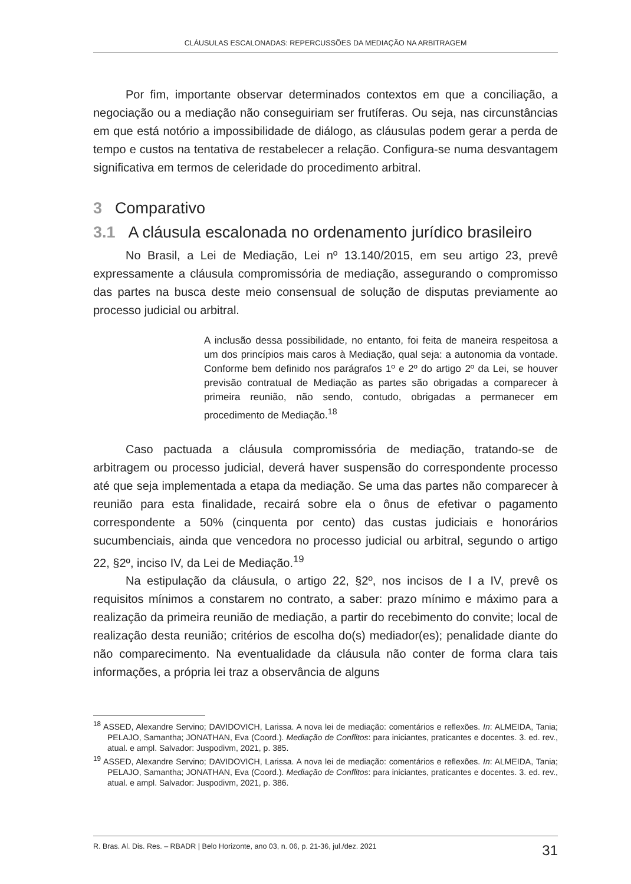CLÁUSULAS ESCALONADAS: REPERCUSSÕES DA MEDIAÇÃO NA ARBITRAGEM
Por fim, importante observar determinados contextos em que a conciliação, a negociação ou a mediação não conseguiriam ser frutíferas. Ou seja, nas circunstâncias em que está notório a impossibilidade de diálogo, as cláusulas podem gerar a perda de tempo e custos na tentativa de restabelecer a relação. Configura-se numa desvantagem significativa em termos de celeridade do procedimento arbitral.
3 Comparativo
3.1 A cláusula escalonada no ordenamento jurídico brasileiro
No Brasil, a Lei de Mediação, Lei nº 13.140/2015, em seu artigo 23, prevê expressamente a cláusula compromissória de mediação, assegurando o compromisso das partes na busca deste meio consensual de solução de disputas previamente ao processo judicial ou arbitral.
A inclusão dessa possibilidade, no entanto, foi feita de maneira respeitosa a um dos princípios mais caros à Mediação, qual seja: a autonomia da vontade. Conforme bem definido nos parágrafos 1º e 2º do artigo 2º da Lei, se houver previsão contratual de Mediação as partes são obrigadas a comparecer à primeira reunião, não sendo, contudo, obrigadas a permanecer em procedimento de Mediação.<sup>18</sup>
Caso pactuada a cláusula compromissória de mediação, tratando-se de arbitragem ou processo judicial, deverá haver suspensão do correspondente processo até que seja implementada a etapa da mediação. Se uma das partes não comparecer à reunião para esta finalidade, recairá sobre ela o ônus de efetivar o pagamento correspondente a 50% (cinquenta por cento) das custas judiciais e honorários sucumbenciais, ainda que vencedora no processo judicial ou arbitral, segundo o artigo 22, §2º, inciso IV, da Lei de Mediação.<sup>19</sup>
Na estipulação da cláusula, o artigo 22, §2º, nos incisos de I a IV, prevê os requisitos mínimos a constarem no contrato, a saber: prazo mínimo e máximo para a realização da primeira reunião de mediação, a partir do recebimento do convite; local de realização desta reunião; critérios de escolha do(s) mediador(es); penalidade diante do não comparecimento. Na eventualidade da cláusula não conter de forma clara tais informações, a própria lei traz a observância de alguns
<sup>18</sup> ASSED, Alexandre Servino; DAVIDOVICH, Larissa. A nova lei de mediação: comentários e reflexões. In: ALMEIDA, Tania; PELAJO, Samantha; JONATHAN, Eva (Coord.). Mediação de Conflitos: para iniciantes, praticantes e docentes. 3. ed. rev., atual. e ampl. Salvador: Juspodivm, 2021, p. 385.
<sup>19</sup> ASSED, Alexandre Servino; DAVIDOVICH, Larissa. A nova lei de mediação: comentários e reflexões. In: ALMEIDA, Tania; PELAJO, Samantha; JONATHAN, Eva (Coord.). Mediação de Conflitos: para iniciantes, praticantes e docentes. 3. ed. rev., atual. e ampl. Salvador: Juspodivm, 2021, p. 386.
R. Bras. Al. Dis. Res. – RBADR | Belo Horizonte, ano 03, n. 06, p. 21-36, jul./dez. 2021 31